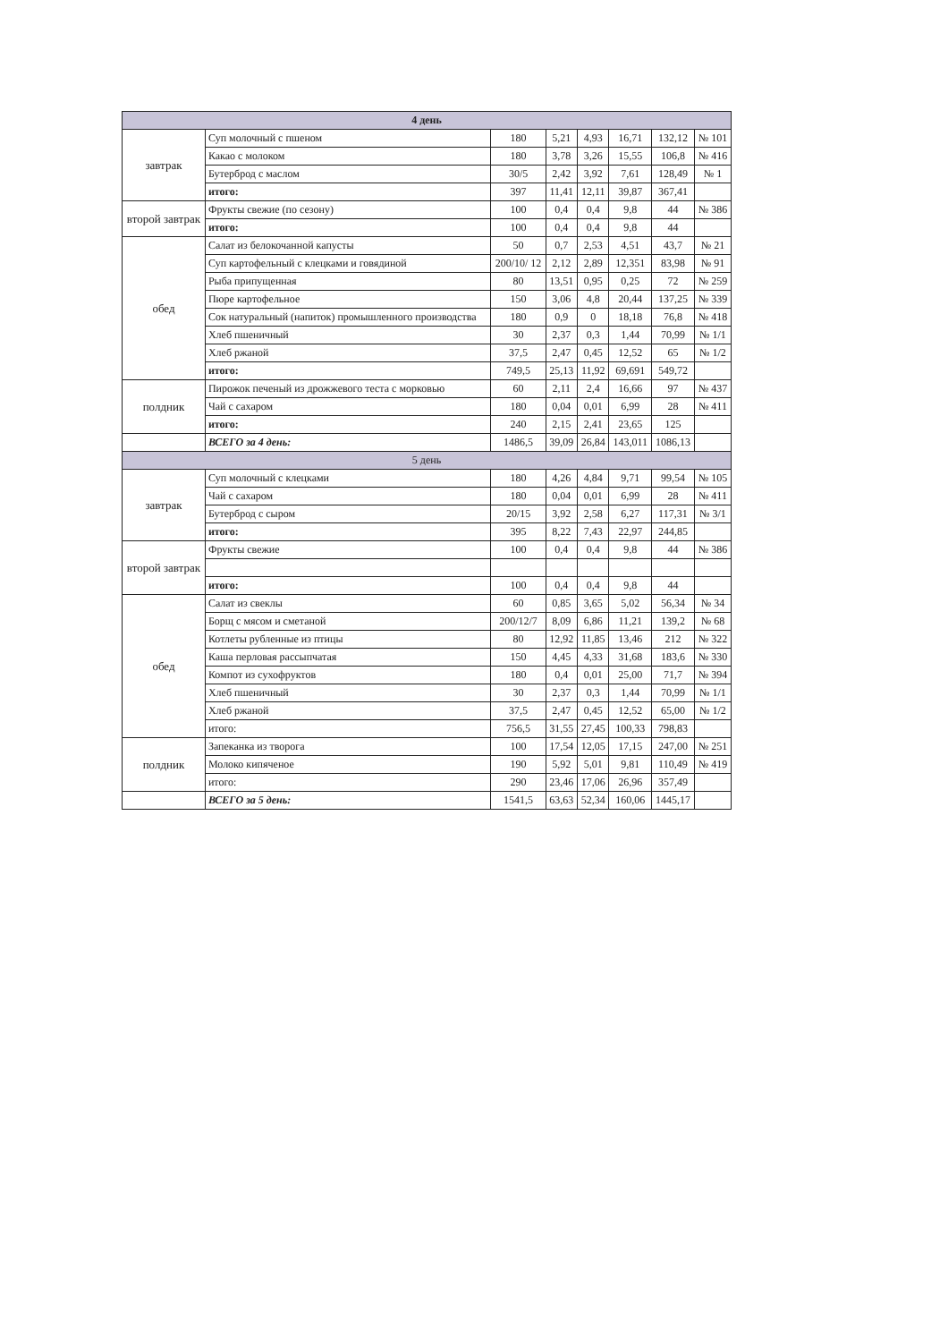| 4 день | | | | | | | |
| --- | --- | --- | --- | --- | --- | --- | --- |
| завтрак | Суп молочный с пшеном | 180 | 5,21 | 4,93 | 16,71 | 132,12 | № 101 |
| | Какао с молоком | 180 | 3,78 | 3,26 | 15,55 | 106,8 | № 416 |
| | Бутерброд с маслом | 30/5 | 2,42 | 3,92 | 7,61 | 128,49 | № 1 |
| | итого: | 397 | 11,41 | 12,11 | 39,87 | 367,41 | |
| второй завтрак | Фрукты свежие (по сезону) | 100 | 0,4 | 0,4 | 9,8 | 44 | № 386 |
| | итого: | 100 | 0,4 | 0,4 | 9,8 | 44 | |
| обед | Салат из белокочанной капусты | 50 | 0,7 | 2,53 | 4,51 | 43,7 | № 21 |
| | Суп картофельный с клецками и говядиной | 200/10/ 12 | 2,12 | 2,89 | 12,351 | 83,98 | № 91 |
| | Рыба припущенная | 80 | 13,51 | 0,95 | 0,25 | 72 | № 259 |
| | Пюре картофельное | 150 | 3,06 | 4,8 | 20,44 | 137,25 | № 339 |
| | Сок натуральный (напиток) промышленного производства | 180 | 0,9 | 0 | 18,18 | 76,8 | № 418 |
| | Хлеб пшеничный | 30 | 2,37 | 0,3 | 1,44 | 70,99 | № 1/1 |
| | Хлеб ржаной | 37,5 | 2,47 | 0,45 | 12,52 | 65 | № 1/2 |
| | итого: | 749,5 | 25,13 | 11,92 | 69,691 | 549,72 | |
| полдник | Пирожок печеный из дрожжевого теста с морковью | 60 | 2,11 | 2,4 | 16,66 | 97 | № 437 |
| | Чай с сахаром | 180 | 0,04 | 0,01 | 6,99 | 28 | № 411 |
| | итого: | 240 | 2,15 | 2,41 | 23,65 | 125 | |
| | ВСЕГО за 4 день: | 1486,5 | 39,09 | 26,84 | 143,011 | 1086,13 | |
| 5 день | | | | | | | |
| завтрак | Суп молочный с клецками | 180 | 4,26 | 4,84 | 9,71 | 99,54 | № 105 |
| | Чай с сахаром | 180 | 0,04 | 0,01 | 6,99 | 28 | № 411 |
| | Бутерброд с сыром | 20/15 | 3,92 | 2,58 | 6,27 | 117,31 | № 3/1 |
| | итого: | 395 | 8,22 | 7,43 | 22,97 | 244,85 | |
| второй завтрак | Фрукты свежие | 100 | 0,4 | 0,4 | 9,8 | 44 | № 386 |
| | итого: | 100 | 0,4 | 0,4 | 9,8 | 44 | |
| обед | Салат из свеклы | 60 | 0,85 | 3,65 | 5,02 | 56,34 | № 34 |
| | Борщ с мясом и сметаной | 200/12/7 | 8,09 | 6,86 | 11,21 | 139,2 | № 68 |
| | Котлеты рубленные из птицы | 80 | 12,92 | 11,85 | 13,46 | 212 | № 322 |
| | Каша перловая рассыпчатая | 150 | 4,45 | 4,33 | 31,68 | 183,6 | № 330 |
| | Компот из сухофруктов | 180 | 0,4 | 0,01 | 25,00 | 71,7 | № 394 |
| | Хлеб пшеничный | 30 | 2,37 | 0,3 | 1,44 | 70,99 | № 1/1 |
| | Хлеб ржаной | 37,5 | 2,47 | 0,45 | 12,52 | 65,00 | № 1/2 |
| | итого: | 756,5 | 31,55 | 27,45 | 100,33 | 798,83 | |
| полдник | Запеканка из творога | 100 | 17,54 | 12,05 | 17,15 | 247,00 | № 251 |
| | Молоко кипяченое | 190 | 5,92 | 5,01 | 9,81 | 110,49 | № 419 |
| | итого: | 290 | 23,46 | 17,06 | 26,96 | 357,49 | |
| | ВСЕГО за 5 день: | 1541,5 | 63,63 | 52,34 | 160,06 | 1445,17 | |